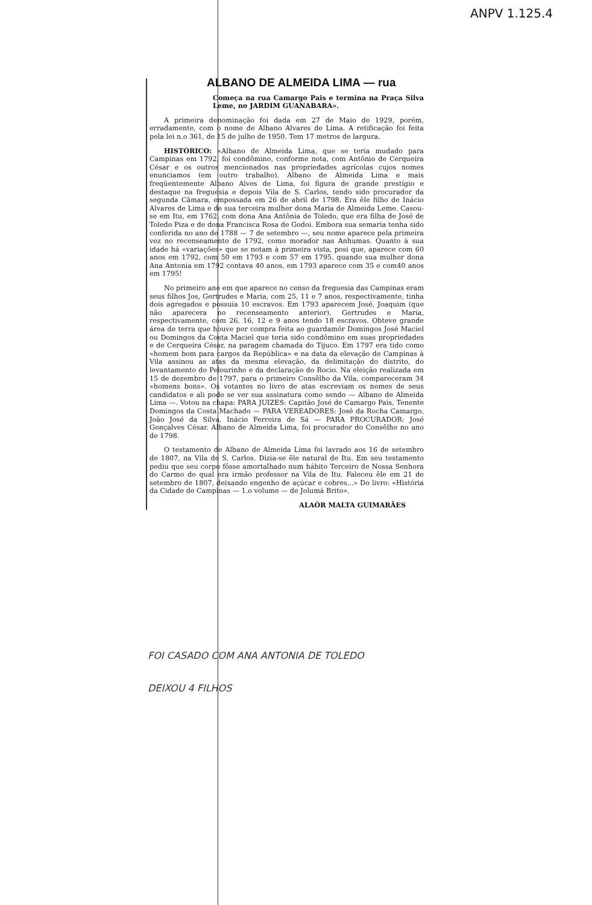ANPV 1.125.4
ALBANO DE ALMEIDA LIMA — rua
Começa na rua Camargo Pais e termina na Praça Silva Leme, no JARDIM GUANABARA».
A primeira denominação foi dada em 27 de Maio de 1929, porém, erradamente, com o nome de Albano Alvares de Lima. A retificação foi feita pela lei n.o 361, de 15 de julho de 1950. Tem 17 metros de largura.
HISTÓRICO: «Albano de Almeida Lima, que se teria mudado para Campinas em 1792, foi condômino, conforme nota, com Antônio de Cerqueira César e os outros mencionados nas propriedades agrícolas cujos nomes enunciamos (em outro trabalho). Albano de Almeida Lima e mais freqüentemente Albano Alves de Lima, foi figura de grande prestígio e destaque na freguesia e depois Vila de S. Carlos, tendo sido procurador da segunda Câmara, empossada em 26 de abril de 1798. Era êle filho de Inácio Alvares de Lima e de sua terceira mulher dona Maria de Almeida Leme. Casou-se em Itu, em 1762, com dona Ana Antônia de Toledo, que era filha de José de Toledo Piza e de dona Francisca Rosa de Godoi. Embora sua semaria tenha sido conferida no ano de 1788 — 7 de setembro —, seu nome aparece pela primeira vez no recenseamento de 1792, como morador nas Anhumas. Quanto à sua idade há «variações» que se notam à primeira vista, posi que, aparece com 60 anos em 1792, com 50 em 1793 e com 57 em 1795, quando sua mulher dona Ana Antonia em 1792 contava 40 anos, em 1793 aparece com 35 e com40 anos em 1795!
No primeiro ano em que aparece no censo da freguesia das Campinas eram seus filhos Jos, Gertrudes e Maria, com 25, 11 e 7 anos, respectivamente, tinha dois agregados e possuia 10 escravos. Em 1793 aparecem José, Joaquim (que não aparecera no recenseamento anterior), Gertrudes e Maria, respectivamente, com 26, 16, 12 e 9 anos tendo 18 escravos. Obteve grande área de terra que houve por compra feita ao guardamór Domingos José Maciel ou Domingos da Costa Maciel que teria sido condômino em suas propriedades e de Cerqueira César, na paragem chamada do Tijuco. Em 1797 era tido como «homem bom para cargos da República» e na data da elevação de Campinas à Vila assinou as atas da mesma elevação, da delimitação do distrito, do levantamento do Pelourinho e da declaração do Rocio. Na eleição realizada em 15 de dezembro de 1797, para o primeiro Consêlho da Vila, compareceram 34 «homens bons». Os votantes no livro de atas escreviam os nomes de seus candidatos e ali pode se ver sua assinatura como sendo — Albano de Almeida Lima —. Votou na chapa: PARA JUIZES: Capitão José de Camargo Pais, Tenente Domingos da Costa Machado — PARA VEREADORES: José da Rocha Camargo, João José da Silva, Inácio Ferreira de Sá — PARA PROCURADOR: José Gonçalves César. Albano de Almeida Lima, foi procurador do Consêlho no ano de 1798.
O testamento de Albano de Almeida Lima foi lavrado aos 16 de setembro de 1807, na Vila de S. Carlos. Dizia-se êle natural de Itu. Em seu testamento pediu que seu corpo fôsse amortalhado num hábito Terceiro de Nossa Senhora do Carmo do qual era irmão professor na Vila de Itu. Faleceu êle em 21 de setembro de 1807, deixando engenho de açúcar e cobres...» Do livro: «História da Cidade de Campinas — 1.o volume — de Jolumá Brito».
ALAÔR MALTA GUIMARÃES
FOI CASADO COM ANA ANTONIA DE TOLEDO
DEIXOU 4 FILHOS